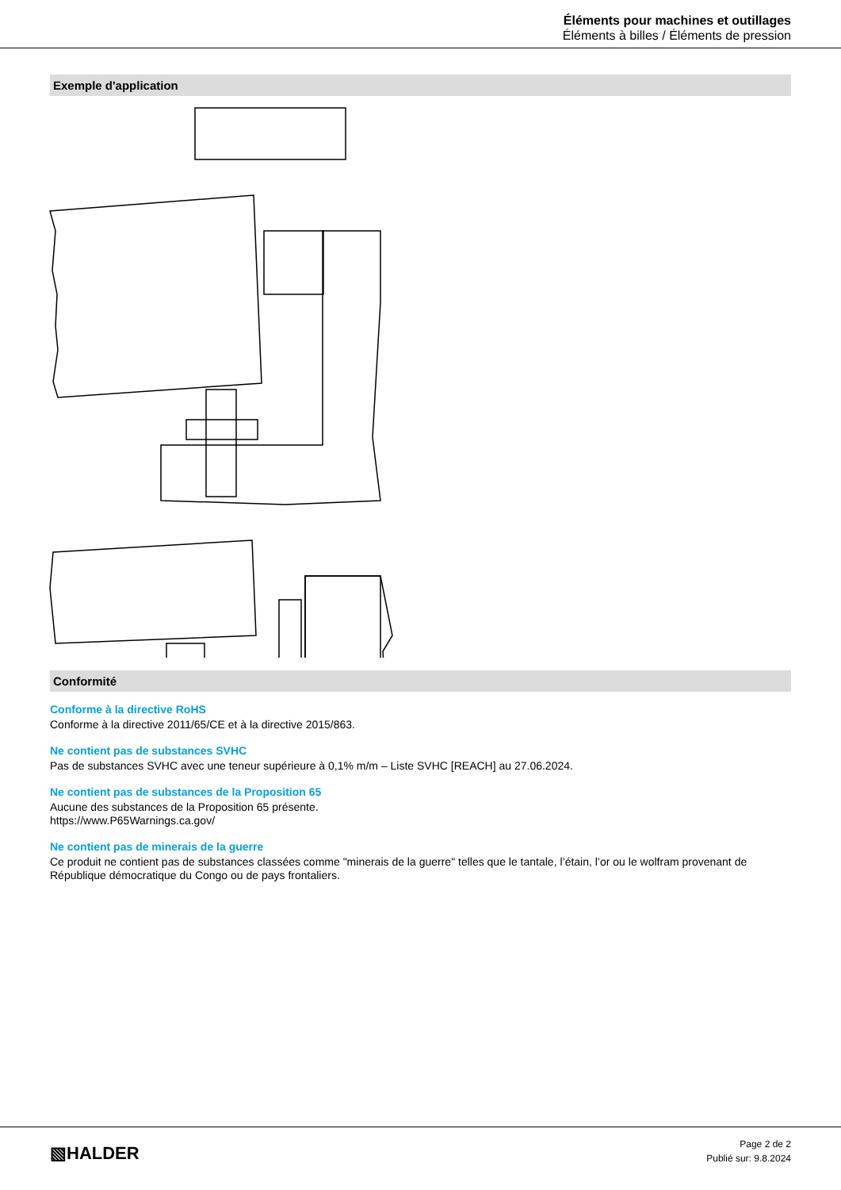Éléments pour machines et outillages
Éléments à billes / Éléments de pression
Exemple d'application
Conformité
Conforme à la directive RoHS
Conforme à la directive 2011/65/CE et à la directive 2015/863.
Ne contient pas de substances SVHC
Pas de substances SVHC avec une teneur supérieure à 0,1% m/m – Liste SVHC [REACH] au 27.06.2024.
Ne contient pas de substances de la Proposition 65
Aucune des substances de la Proposition 65 présente.
https://www.P65Warnings.ca.gov/
Ne contient pas de minerais de la guerre
Ce produit ne contient pas de substances classées comme "minerais de la guerre" telles que le tantale, l’étain, l’or ou le wolfram provenant de République démocratique du Congo ou de pays frontaliers.
▧HALDER
Page 2 de 2
Publié sur: 9.8.2024